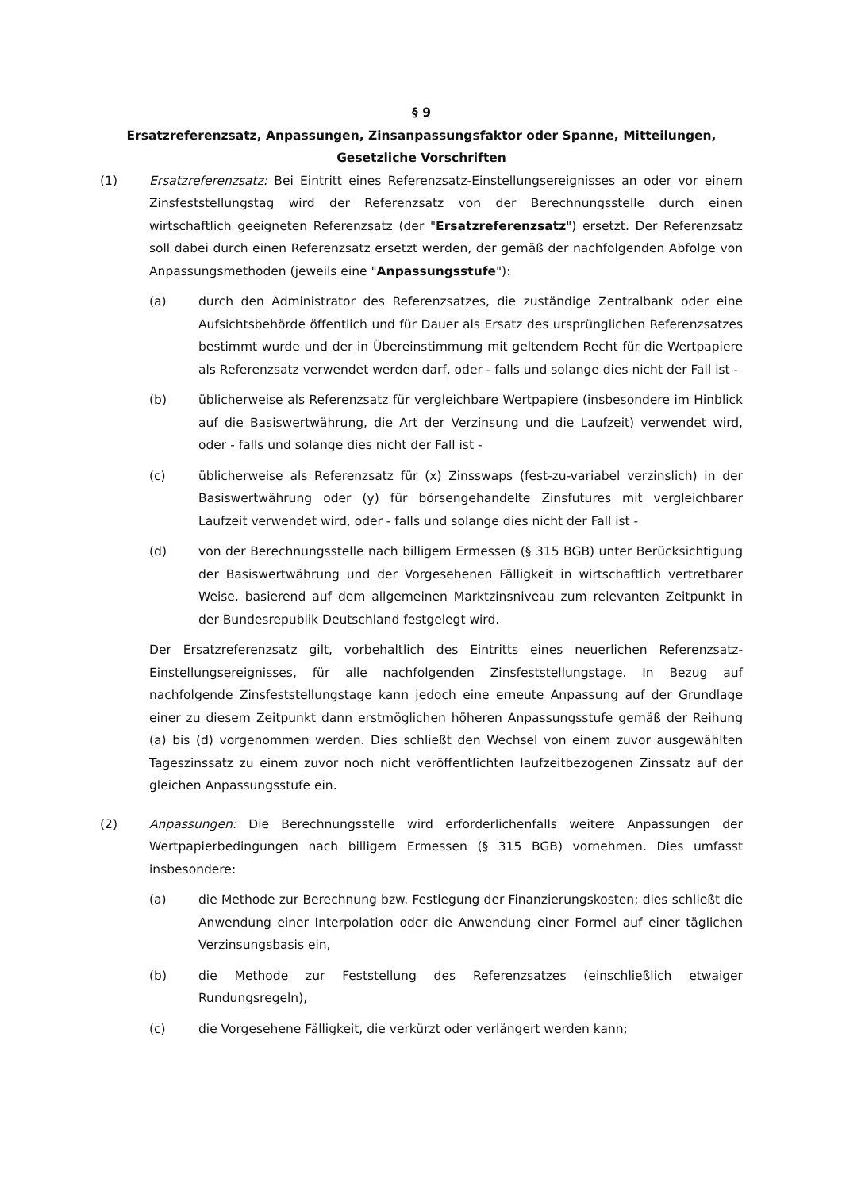§ 9
Ersatzreferenzsatz, Anpassungen, Zinsanpassungsfaktor oder Spanne, Mitteilungen,
Gesetzliche Vorschriften
(1) Ersatzreferenzsatz: Bei Eintritt eines Referenzsatz-Einstellungsereignisses an oder vor einem Zinsfeststellungstag wird der Referenzsatz von der Berechnungsstelle durch einen wirtschaftlich geeigneten Referenzsatz (der "Ersatzreferenzsatz") ersetzt. Der Referenzsatz soll dabei durch einen Referenzsatz ersetzt werden, der gemäß der nachfolgenden Abfolge von Anpassungsmethoden (jeweils eine "Anpassungsstufe"):
(a) durch den Administrator des Referenzsatzes, die zuständige Zentralbank oder eine Aufsichtsbehörde öffentlich und für Dauer als Ersatz des ursprünglichen Referenzsatzes bestimmt wurde und der in Übereinstimmung mit geltendem Recht für die Wertpapiere als Referenzsatz verwendet werden darf, oder - falls und solange dies nicht der Fall ist -
(b) üblicherweise als Referenzsatz für vergleichbare Wertpapiere (insbesondere im Hinblick auf die Basiswertwährung, die Art der Verzinsung und die Laufzeit) verwendet wird, oder - falls und solange dies nicht der Fall ist -
(c) üblicherweise als Referenzsatz für (x) Zinsswaps (fest-zu-variabel verzinslich) in der Basiswertwährung oder (y) für börsengehandelte Zinsfutures mit vergleichbarer Laufzeit verwendet wird, oder - falls und solange dies nicht der Fall ist -
(d) von der Berechnungsstelle nach billigem Ermessen (§ 315 BGB) unter Berücksichtigung der Basiswertwährung und der Vorgesehenen Fälligkeit in wirtschaftlich vertretbarer Weise, basierend auf dem allgemeinen Marktzinsniveau zum relevanten Zeitpunkt in der Bundesrepublik Deutschland festgelegt wird.
Der Ersatzreferenzsatz gilt, vorbehaltlich des Eintritts eines neuerlichen Referenzsatz-Einstellungsereignisses, für alle nachfolgenden Zinsfeststellungstage. In Bezug auf nachfolgende Zinsfeststellungstage kann jedoch eine erneute Anpassung auf der Grundlage einer zu diesem Zeitpunkt dann erstmöglichen höheren Anpassungsstufe gemäß der Reihung (a) bis (d) vorgenommen werden. Dies schließt den Wechsel von einem zuvor ausgewählten Tageszinssatz zu einem zuvor noch nicht veröffentlichten laufzeitbezogenen Zinssatz auf der gleichen Anpassungsstufe ein.
(2) Anpassungen: Die Berechnungsstelle wird erforderlichenfalls weitere Anpassungen der Wertpapierbedingungen nach billigem Ermessen (§ 315 BGB) vornehmen. Dies umfasst insbesondere:
(a) die Methode zur Berechnung bzw. Festlegung der Finanzierungskosten; dies schließt die Anwendung einer Interpolation oder die Anwendung einer Formel auf einer täglichen Verzinsungsbasis ein,
(b) die Methode zur Feststellung des Referenzsatzes (einschließlich etwaiger Rundungsregeln),
(c) die Vorgesehene Fälligkeit, die verkürzt oder verlängert werden kann;